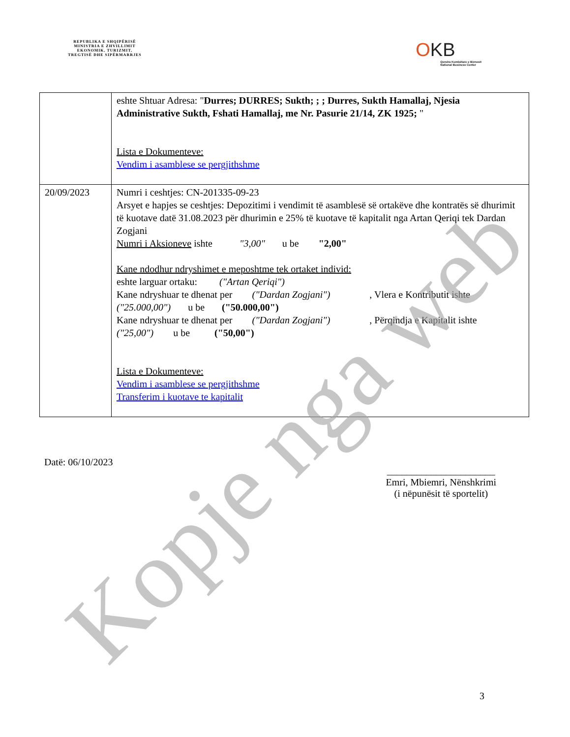REPUBLIKA E SHQIPËRISË
MINISTRIA E ZHVILLIMIT
EKONOMIK, TURIZMIT,
TREGTISË DHE SIPËRMARRJES
OKB
Qendra Kombëtare e Biznesit
National Business Center
| | eshte Shtuar Adresa: " Durres; DURRES; Sukth; ; ; Durres, Sukth Hamallaj, Njesia Administrative Sukth, Fshati Hamallaj, me Nr. Pasurie 21/14, ZK 1925; " Lista e Dokumenteve: Vendim i asamblese se pergjithshme |
| 20/09/2023 | Numri i ceshtjes: CN-201335-09-23 Arsyet e hapjes se ceshtjes: Depozitimi i vendimit të asamblesë së ortakëve dhe kontratës së dhurimit të kuotave datë 31.08.2023 për dhurimin e 25% të kuotave të kapitalit nga Artan Qeriqi tek Dardan Zogjani Numri i Aksioneve ishte "3,00" u be "2,00" Kane ndodhur ndryshimet e meposhtme tek ortaket individ: eshte larguar ortaku: ("Artan Qeriqi") Kane ndryshuar te dhenat per ("Dardan Zogjani") , Vlera e Kontributit ishte ("25.000,00") u be ("50.000,00") Kane ndryshuar te dhenat per ("Dardan Zogjani") , Përqindja e Kapitalit ishte ("25,00") u be ("50,00") Lista e Dokumenteve: Vendim i asamblese se pergjithshme Transferim i kuotave te kapitalit |
Datë: 06/10/2023
______________________
Emri, Mbiemri, Nënshkrimi
(i nëpunësit të sportelit)
3
Kopje nga web